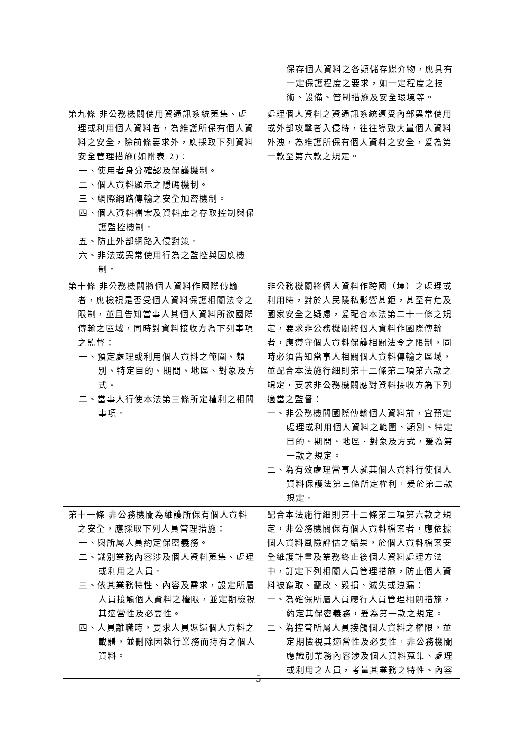| | 保存個人資料之各類儲存媒介物，應具有一定保護程度之要求，如一定程度之技術、設備、管制措施及安全環境等。 |
| 第九條 非公務機關使用資通訊系統蒐集、處理或利用個人資料者，為維護所保有個人資料之安全，除前條要求外，應採取下列資料安全管理措施(如附表 2)： 一、使用者身分確認及保護機制。 二、個人資料顯示之隱碼機制。 三、網際網路傳輸之安全加密機制。 四、個人資料檔案及資料庫之存取控制與保護監控機制。 五、防止外部網路入侵對策。 六、非法或異常使用行為之監控與因應機制。 | 處理個人資料之資通訊系統遭受內部異常使用或外部攻擊者入侵時，往往導致大量個人資料外洩，為維護所保有個人資料之安全，爰為第一款至第六款之規定。 |
| 第十條 非公務機關將個人資料作國際傳輸者，應檢視是否受個人資料保護相關法令之限制，並且告知當事人其個人資料所欲國際傳輸之區域，同時對資料接收方為下列事項之監督： 一、預定處理或利用個人資料之範圍、類別、特定目的、期間、地區、對象及方式。 二、當事人行使本法第三條所定權利之相關事項。 | 非公務機關將個人資料作跨國（境）之處理或利用時，對於人民隱私影響甚鉅，甚至有危及國家安全之疑慮，爰配合本法第二十一條之規定，要求非公務機關將個人資料作國際傳輸者，應遵守個人資料保護相關法令之限制，同時必須告知當事人相關個人資料傳輸之區域，並配合本法施行細則第十二條第二項第六款之規定，要求非公務機關應對資料接收方為下列適當之監督： 一、非公務機關國際傳輸個人資料前，宜預定處理或利用個人資料之範圍、類別、特定目的、期間、地區、對象及方式，爰為第一款之規定。 二、為有效處理當事人就其個人資料行使個人資料保護法第三條所定權利，爰於第二款規定。 |
| 第十一條 非公務機關為維護所保有個人資料之安全，應採取下列人員管理措施： 一、與所屬人員約定保密義務。 二、識別業務內容涉及個人資料蒐集、處理或利用之人員。 三、依其業務特性、內容及需求，設定所屬人員接觸個人資料之權限，並定期檢視其適當性及必要性。 四、人員離職時，要求人員返還個人資料之載體，並刪除因執行業務而持有之個人資料。 | 配合本法施行細則第十二條第二項第六款之規定，非公務機關保有個人資料檔案者，應依據個人資料風險評估之結果，於個人資料檔案安全維護計畫及業務終止後個人資料處理方法中，訂定下列相關人員管理措施，防止個人資料被竊取、竄改、毀損、滅失或洩漏： 一、為確保所屬人員履行人員管理相關措施，約定其保密義務，爰為第一款之規定。 二、為控管所屬人員接觸個人資料之權限，並定期檢視其適當性及必要性，非公務機關應識別業務內容涉及個人資料蒐集、處理或利用之人員，考量其業務之特性、內容 |
5